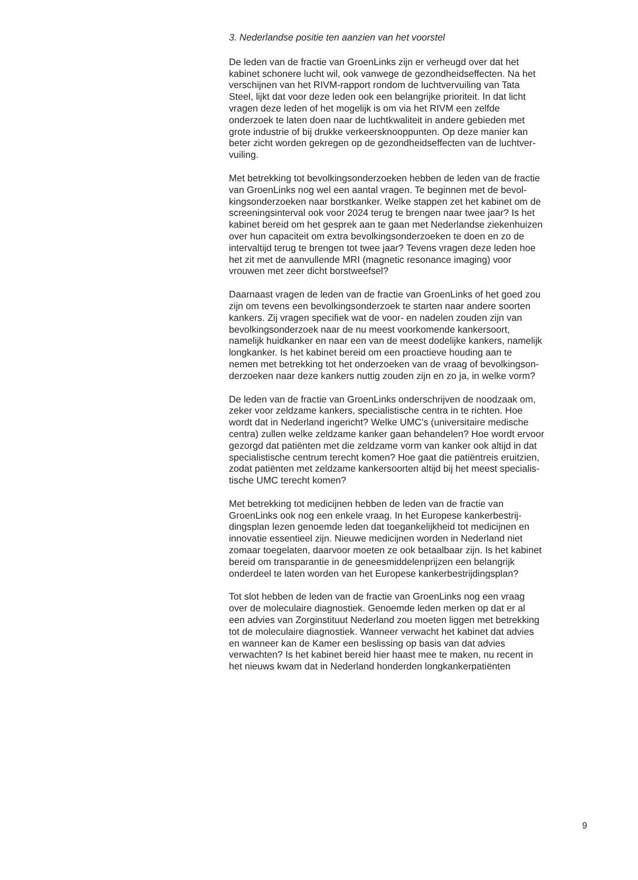3. Nederlandse positie ten aanzien van het voorstel
De leden van de fractie van GroenLinks zijn er verheugd over dat het
kabinet schonere lucht wil, ook vanwege de gezondheidseffecten. Na het
verschijnen van het RIVM-rapport rondom de luchtvervuiling van Tata
Steel, lijkt dat voor deze leden ook een belangrijke prioriteit. In dat licht
vragen deze leden of het mogelijk is om via het RIVM een zelfde
onderzoek te laten doen naar de luchtkwaliteit in andere gebieden met
grote industrie of bij drukke verkeersknooppunten. Op deze manier kan
beter zicht worden gekregen op de gezondheidseffecten van de luchtver-
vuiling.
Met betrekking tot bevolkingsonderzoeken hebben de leden van de fractie
van GroenLinks nog wel een aantal vragen. Te beginnen met de bevol-
kingsonderzoeken naar borstkanker. Welke stappen zet het kabinet om de
screeningsinterval ook voor 2024 terug te brengen naar twee jaar? Is het
kabinet bereid om het gesprek aan te gaan met Nederlandse ziekenhuizen
over hun capaciteit om extra bevolkingsonderzoeken te doen en zo de
intervaltijd terug te brengen tot twee jaar? Tevens vragen deze leden hoe
het zit met de aanvullende MRI (magnetic resonance imaging) voor
vrouwen met zeer dicht borstweefsel?
Daarnaast vragen de leden van de fractie van GroenLinks of het goed zou
zijn om tevens een bevolkingsonderzoek te starten naar andere soorten
kankers. Zij vragen specifiek wat de voor- en nadelen zouden zijn van
bevolkingsonderzoek naar de nu meest voorkomende kankersoort,
namelijk huidkanker en naar een van de meest dodelijke kankers, namelijk
longkanker. Is het kabinet bereid om een proactieve houding aan te
nemen met betrekking tot het onderzoeken van de vraag of bevolkingson-
derzoeken naar deze kankers nuttig zouden zijn en zo ja, in welke vorm?
De leden van de fractie van GroenLinks onderschrijven de noodzaak om,
zeker voor zeldzame kankers, specialistische centra in te richten. Hoe
wordt dat in Nederland ingericht? Welke UMC’s (universitaire medische
centra) zullen welke zeldzame kanker gaan behandelen? Hoe wordt ervoor
gezorgd dat patiënten met die zeldzame vorm van kanker ook altijd in dat
specialistische centrum terecht komen? Hoe gaat die patiëntreis eruitzien,
zodat patiënten met zeldzame kankersoorten altijd bij het meest specialis-
tische UMC terecht komen?
Met betrekking tot medicijnen hebben de leden van de fractie van
GroenLinks ook nog een enkele vraag. In het Europese kankerbestrij-
dingsplan lezen genoemde leden dat toegankelijkheid tot medicijnen en
innovatie essentieel zijn. Nieuwe medicijnen worden in Nederland niet
zomaar toegelaten, daarvoor moeten ze ook betaalbaar zijn. Is het kabinet
bereid om transparantie in de geneesmiddelenprijzen een belangrijk
onderdeel te laten worden van het Europese kankerbestrijdingsplan?
Tot slot hebben de leden van de fractie van GroenLinks nog een vraag
over de moleculaire diagnostiek. Genoemde leden merken op dat er al
een advies van Zorginstituut Nederland zou moeten liggen met betrekking
tot de moleculaire diagnostiek. Wanneer verwacht het kabinet dat advies
en wanneer kan de Kamer een beslissing op basis van dat advies
verwachten? Is het kabinet bereid hier haast mee te maken, nu recent in
het nieuws kwam dat in Nederland honderden longkankerpatiënten
9